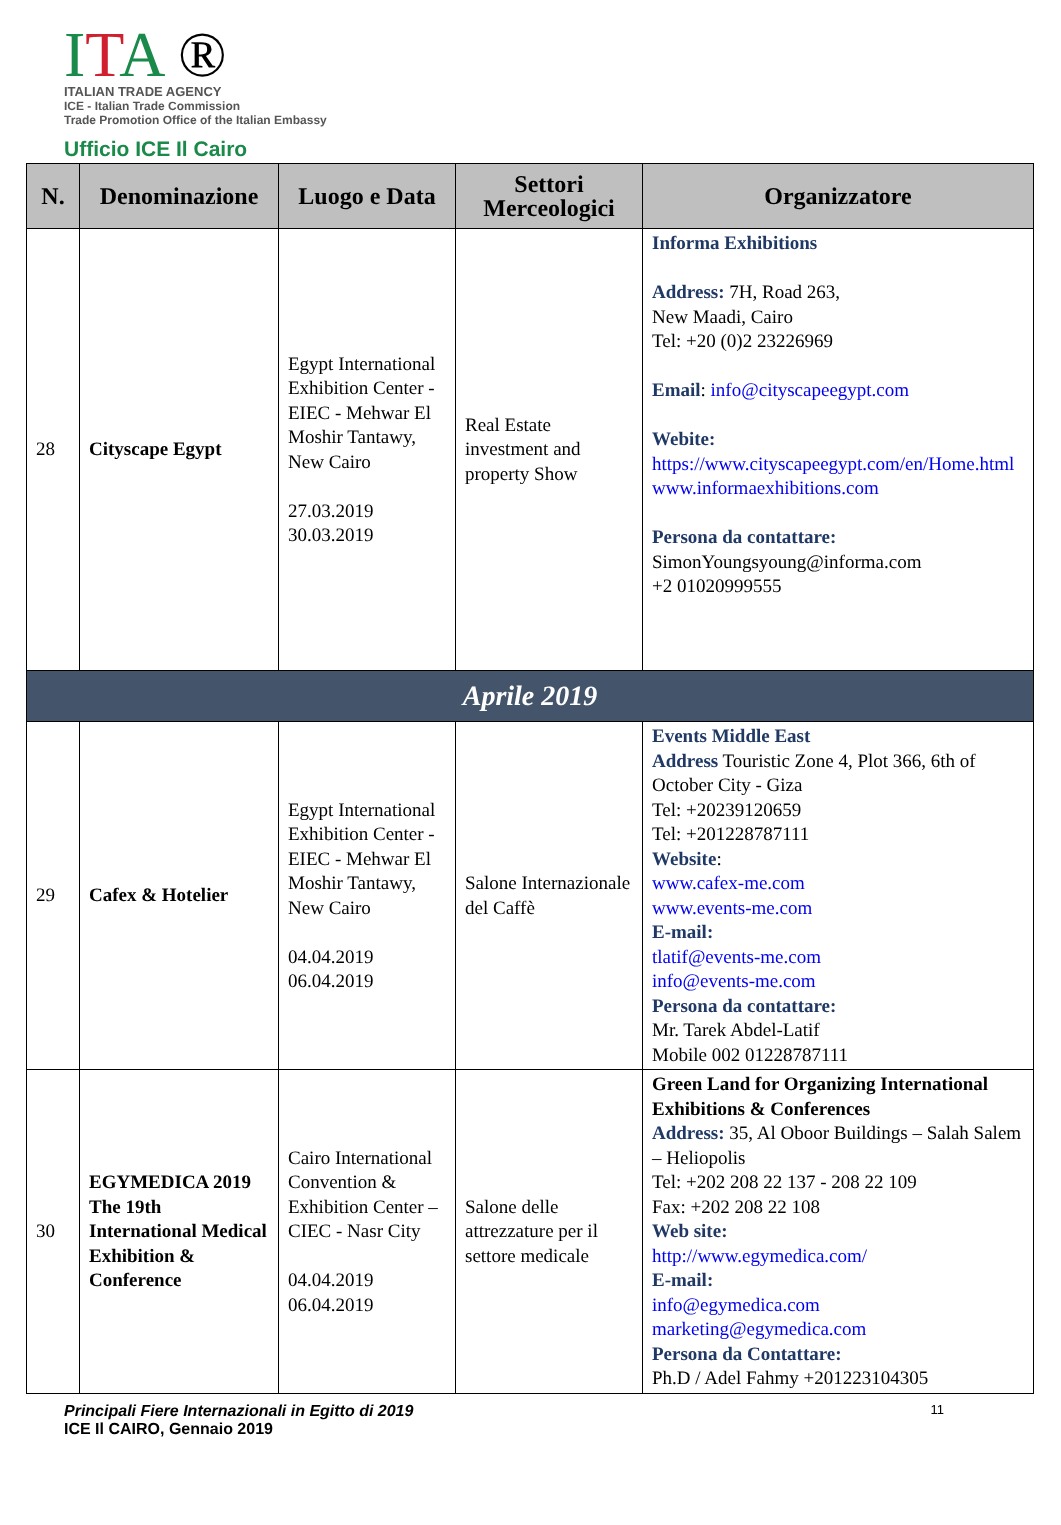ITA ®
ITALIAN TRADE AGENCY
ICE - Italian Trade Commission
Trade Promotion Office of the Italian Embassy
Ufficio ICE Il Cairo
| N. | Denominazione | Luogo e Data | Settori Merceologici | Organizzatore |
| --- | --- | --- | --- | --- |
| 28 | Cityscape Egypt | Egypt International Exhibition Center - EIEC - Mehwar El Moshir Tantawy, New Cairo 27.03.2019 30.03.2019 | Real Estate investment and property Show | Informa Exhibitions Address: 7H, Road 263, New Maadi, Cairo Tel: +20 (0)2 23226969 Email : info@cityscapeegypt.com Webite: https://www.cityscapeegypt.com/en/Home.html www.informaexhibitions.com Persona da contattare: SimonYoungsyoung@informa.com +2 01020999555 |
| Aprile 2019 | | | | |
| 29 | Cafex & Hotelier | Egypt International Exhibition Center - EIEC - Mehwar El Moshir Tantawy, New Cairo 04.04.2019 06.04.2019 | Salone Internazionale del Caffè | Events Middle East Address Touristic Zone 4, Plot 366, 6th of October City - Giza Tel: +20239120659 Tel: +201228787111 Website : www.cafex-me.com www.events-me.com E-mail: tlatif@events-me.com info@events-me.com Persona da contattare: Mr. Tarek Abdel-Latif Mobile 002 01228787111 |
| 30 | EGYMEDICA 2019 The 19th International Medical Exhibition & Conference | Cairo International Convention & Exhibition Center –CIEC - Nasr City 04.04.2019 06.04.2019 | Salone delle attrezzature per il settore medicale | Green Land for Organizing International Exhibitions & Conferences Address: 35, Al Oboor Buildings – Salah Salem – Heliopolis Tel: +202 208 22 137 - 208 22 109 Fax: +202 208 22 108 Web site: http://www.egymedica.com/ E-mail: info@egymedica.com marketing@egymedica.com Persona da Contattare: Ph.D / Adel Fahmy +201223104305 |
Principali Fiere Internazionali in Egitto di 2019
ICE Il CAIRO, Gennaio 2019 11